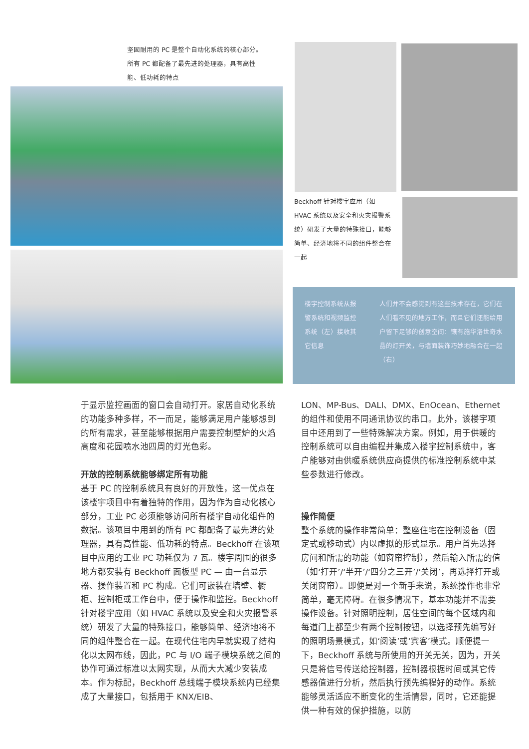坚固耐用的 PC 是整个自动化系统的核心部分。所有 PC 都配备了最先进的处理器，具有高性能、低功耗的特点
Beckhoff 针对楼宇应用（如 HVAC 系统以及安全和火灾报警系统）研发了大量的特殊接口，能够简单、经济地将不同的组件整合在一起
楼宇控制系统从报警系统和视频监控系统（左）接收其它信息
人们并不会感觉到有这些技术存在，它们在人们看不见的地方工作，而且它们还能给用户留下足够的创意空间：镶有施华洛世奇水晶的灯开关，与墙面装饰巧妙地融合在一起（右）
于显示监控画面的窗口会自动打开。家居自动化系统的功能多种多样，不一而足，能够满足用户能够想到的所有需求，甚至能够根据用户需要控制壁炉的火焰高度和花园喷水池四周的灯光色彩。
开放的控制系统能够绑定所有功能
基于 PC 的控制系统具有良好的开放性，这一优点在该楼宇项目中有着独特的作用，因为作为自动化核心部分，工业 PC 必须能够访问所有楼宇自动化组件的数据。该项目中用到的所有 PC 都配备了最先进的处理器，具有高性能、低功耗的特点。Beckhoff 在该项目中应用的工业 PC 功耗仅为 7 瓦。楼宇周围的很多地方都安装有 Beckhoff 面板型 PC — 由一台显示器、操作装置和 PC 构成。它们可嵌装在墙壁、橱柜、控制柜或工作台中，便于操作和监控。Beckhoff 针对楼宇应用（如 HVAC 系统以及安全和火灾报警系统）研发了大量的特殊接口，能够简单、经济地将不同的组件整合在一起。在现代住宅内早就实现了结构化以太网布线，因此，PC 与 I/O 端子模块系统之间的协作可通过标准以太网实现，从而大大减少安装成本。作为标配，Beckhoff 总线端子模块系统内已经集成了大量接口，包括用于 KNX/EIB、
LON、MP-Bus、DALI、DMX、EnOcean、Ethernet 的组件和使用不同通讯协议的串口。此外，该楼宇项目中还用到了一些特殊解决方案。例如，用于供暖的控制系统可以自由编程并集成入楼宇控制系统中，客户能够对由供暖系统供应商提供的标准控制系统中某些参数进行修改。
操作简便
整个系统的操作非常简单：整座住宅在控制设备（固定式或移动式）内以虚拟的形式显示。用户首先选择房间和所需的功能（如窗帘控制），然后输入所需的值（如‘打开’/‘半开’/‘四分之三开’/‘关闭’，再选择打开或关闭窗帘）。即便是对一个新手来说，系统操作也非常简单，毫无障碍。在很多情况下，基本功能并不需要操作设备。针对照明控制，居住空间的每个区域内和每道门上都至少有两个控制按钮，以选择预先编写好的照明场景模式，如‘阅读’或‘宾客’模式。顺便提一下，Beckhoff 系统与所使用的开关无关，因为，开关只是将信号传送给控制器，控制器根据时间或其它传感器值进行分析，然后执行预先编程好的动作。系统能够灵活适应不断变化的生活情景，同时，它还能提供一种有效的保护措施，以防